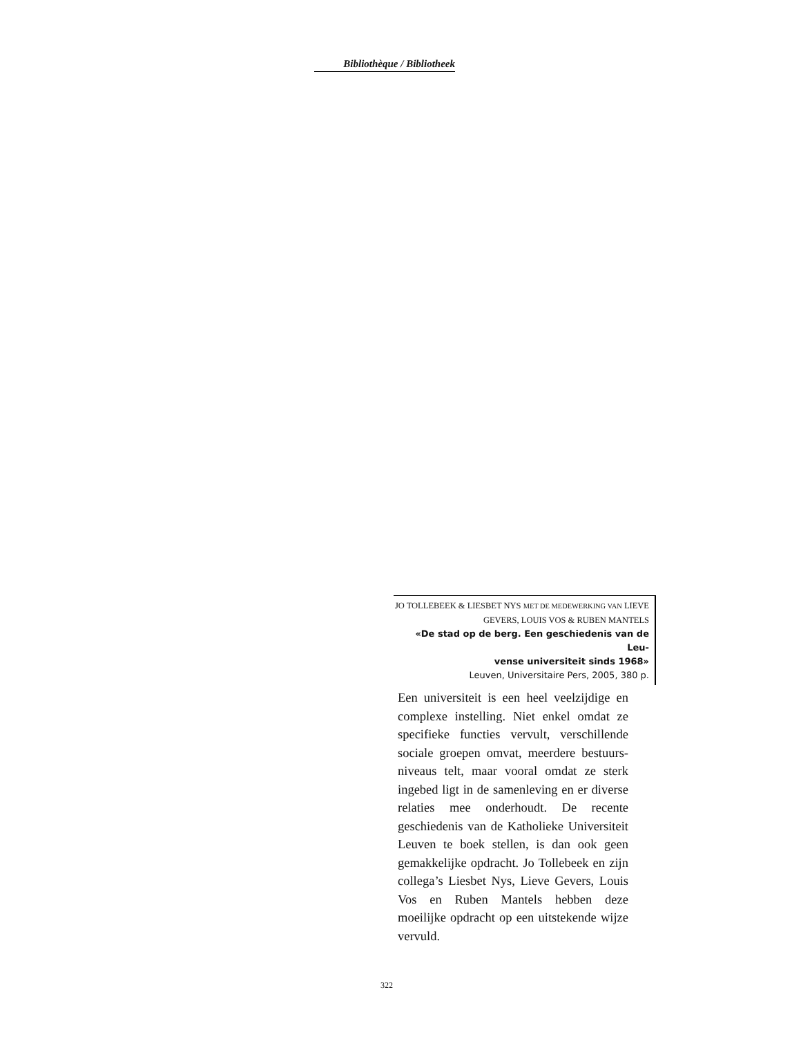Bibliothèque / Bibliotheek
JO TOLLEBEEK & LIESBET NYS MET DE MEDEWERKING VAN LIEVE GEVERS, LOUIS VOS & RUBEN MANTELS
«De stad op de berg. Een geschiedenis van de Leu-
vense universiteit sinds 1968»
Leuven, Universitaire Pers, 2005, 380 p.
Een universiteit is een heel veelzijdige en complexe instelling. Niet enkel omdat ze specifieke functies vervult, verschillende sociale groepen omvat, meerdere bestuurs-niveaus telt, maar vooral omdat ze sterk ingebed ligt in de samenleving en er diverse relaties mee onderhoudt. De recente geschiedenis van de Katholieke Universiteit Leuven te boek stellen, is dan ook geen gemakkelijke opdracht. Jo Tollebeek en zijn collega’s Liesbet Nys, Lieve Gevers, Louis Vos en Ruben Mantels hebben deze moeilijke opdracht op een uitstekende wijze vervuld.
322